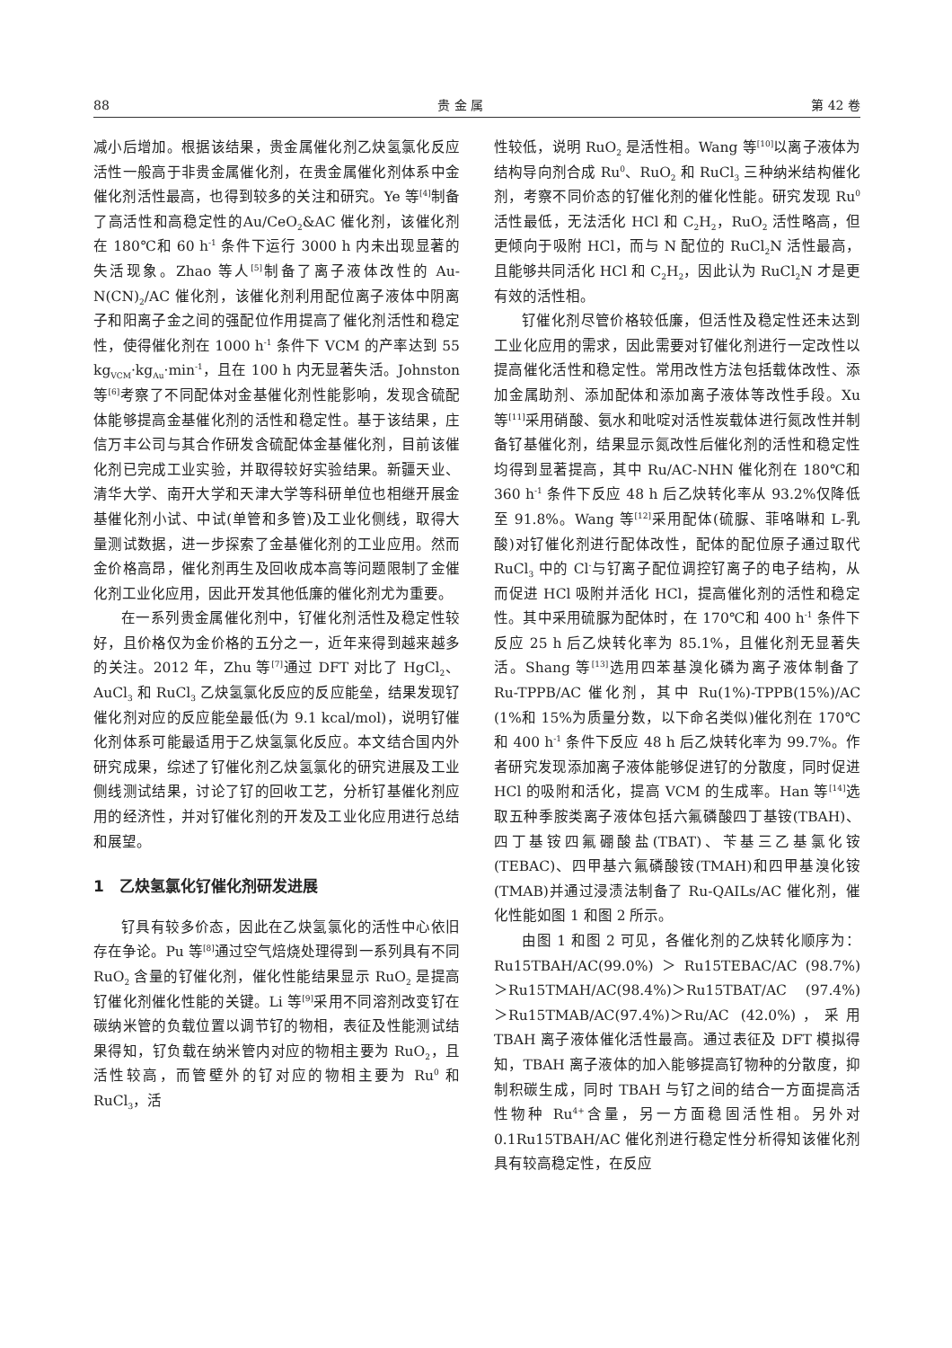88 贵 金 属 第 42 卷
减小后增加。根据该结果，贵金属催化剂乙炔氢氯化反应活性一般高于非贵金属催化剂，在贵金属催化剂体系中金催化剂活性最高，也得到较多的关注和研究。Ye 等<sup>[4]</sup>制备了高活性和高稳定性的Au/CeO<sub>2</sub>&AC 催化剂，该催化剂在 180℃和 60 h<sup>-1</sup> 条件下运行 3000 h 内未出现显著的失活现象。Zhao 等人<sup>[5]</sup>制备了离子液体改性的 Au-N(CN)<sub>2</sub>/AC 催化剂，该催化剂利用配位离子液体中阴离子和阳离子金之间的强配位作用提高了催化剂活性和稳定性，使得催化剂在 1000 h<sup>-1</sup> 条件下 VCM 的产率达到 55 kg<sub>VCM</sub>·kg<sub>Au</sub>·min<sup>-1</sup>，且在 100 h 内无显著失活。Johnston 等<sup>[6]</sup>考察了不同配体对金基催化剂性能影响，发现含硫配体能够提高金基催化剂的活性和稳定性。基于该结果，庄信万丰公司与其合作研发含硫配体金基催化剂，目前该催化剂已完成工业实验，并取得较好实验结果。新疆天业、清华大学、南开大学和天津大学等科研单位也相继开展金基催化剂小试、中试(单管和多管)及工业化侧线，取得大量测试数据，进一步探索了金基催化剂的工业应用。然而金价格高昂，催化剂再生及回收成本高等问题限制了金催化剂工业化应用，因此开发其他低廉的催化剂尤为重要。
在一系列贵金属催化剂中，钌催化剂活性及稳定性较好，且价格仅为金价格的五分之一，近年来得到越来越多的关注。2012 年，Zhu 等<sup>[7]</sup>通过 DFT 对比了 HgCl<sub>2</sub>、AuCl<sub>3</sub> 和 RuCl<sub>3</sub> 乙炔氢氯化反应的反应能垒，结果发现钌催化剂对应的反应能垒最低(为 9.1 kcal/mol)，说明钌催化剂体系可能最适用于乙炔氢氯化反应。本文结合国内外研究成果，综述了钌催化剂乙炔氢氯化的研究进展及工业侧线测试结果，讨论了钌的回收工艺，分析钌基催化剂应用的经济性，并对钌催化剂的开发及工业化应用进行总结和展望。
1　乙炔氢氯化钌催化剂研发进展
钌具有较多价态，因此在乙炔氢氯化的活性中心依旧存在争论。Pu 等<sup>[8]</sup>通过空气焙烧处理得到一系列具有不同 RuO<sub>2</sub> 含量的钌催化剂，催化性能结果显示 RuO<sub>2</sub> 是提高钌催化剂催化性能的关键。Li 等<sup>[9]</sup>采用不同溶剂改变钌在碳纳米管的负载位置以调节钌的物相，表征及性能测试结果得知，钌负载在纳米管内对应的物相主要为 RuO<sub>2</sub>，且活性较高，而管壁外的钌对应的物相主要为 Ru<sup>0</sup> 和 RuCl<sub>3</sub>，活
性较低，说明 RuO<sub>2</sub> 是活性相。Wang 等<sup>[10]</sup>以离子液体为结构导向剂合成 Ru<sup>0</sup>、RuO<sub>2</sub> 和 RuCl<sub>3</sub> 三种纳米结构催化剂，考察不同价态的钌催化剂的催化性能。研究发现 Ru<sup>0</sup> 活性最低，无法活化 HCl 和 C<sub>2</sub>H<sub>2</sub>，RuO<sub>2</sub> 活性略高，但更倾向于吸附 HCl，而与 N 配位的 RuCl<sub>2</sub>N 活性最高，且能够共同活化 HCl 和 C<sub>2</sub>H<sub>2</sub>，因此认为 RuCl<sub>2</sub>N 才是更有效的活性相。
钌催化剂尽管价格较低廉，但活性及稳定性还未达到工业化应用的需求，因此需要对钌催化剂进行一定改性以提高催化活性和稳定性。常用改性方法包括载体改性、添加金属助剂、添加配体和添加离子液体等改性手段。Xu 等<sup>[11]</sup>采用硝酸、氨水和吡啶对活性炭载体进行氮改性并制备钌基催化剂，结果显示氮改性后催化剂的活性和稳定性均得到显著提高，其中 Ru/AC-NHN 催化剂在 180℃和 360 h<sup>-1</sup> 条件下反应 48 h 后乙炔转化率从 93.2%仅降低至 91.8%。Wang 等<sup>[12]</sup>采用配体(硫脲、菲咯啉和 L-乳酸)对钌催化剂进行配体改性，配体的配位原子通过取代 RuCl<sub>3</sub> 中的 Cl<sup>-</sup>与钌离子配位调控钌离子的电子结构，从而促进 HCl 吸附并活化 HCl，提高催化剂的活性和稳定性。其中采用硫脲为配体时，在 170℃和 400 h<sup>-1</sup> 条件下反应 25 h 后乙炔转化率为 85.1%，且催化剂无显著失活。Shang 等<sup>[13]</sup>选用四苯基溴化磷为离子液体制备了 Ru-TPPB/AC 催化剂，其中 Ru(1%)-TPPB(15%)/AC (1%和 15%为质量分数，以下命名类似)催化剂在 170℃和 400 h<sup>-1</sup> 条件下反应 48 h 后乙炔转化率为 99.7%。作者研究发现添加离子液体能够促进钌的分散度，同时促进 HCl 的吸附和活化，提高 VCM 的生成率。Han 等<sup>[14]</sup>选取五种季胺类离子液体包括六氟磷酸四丁基铵(TBAH)、四丁基铵四氟硼酸盐(TBAT)、苄基三乙基氯化铵(TEBAC)、四甲基六氟磷酸铵(TMAH)和四甲基溴化铵(TMAB)并通过浸渍法制备了 Ru-QAILs/AC 催化剂，催化性能如图 1 和图 2 所示。
由图 1 和图 2 可见，各催化剂的乙炔转化顺序为：Ru15TBAH/AC(99.0%) ＞ Ru15TEBAC/AC (98.7%)＞Ru15TMAH/AC(98.4%)＞Ru15TBAT/AC (97.4%)＞Ru15TMAB/AC(97.4%)＞Ru/AC (42.0%)，采用 TBAH 离子液体催化活性最高。通过表征及 DFT 模拟得知，TBAH 离子液体的加入能够提高钌物种的分散度，抑制积碳生成，同时 TBAH 与钌之间的结合一方面提高活性物种 Ru<sup>4+</sup>含量，另一方面稳固活性相。另外对 0.1Ru15TBAH/AC 催化剂进行稳定性分析得知该催化剂具有较高稳定性，在反应